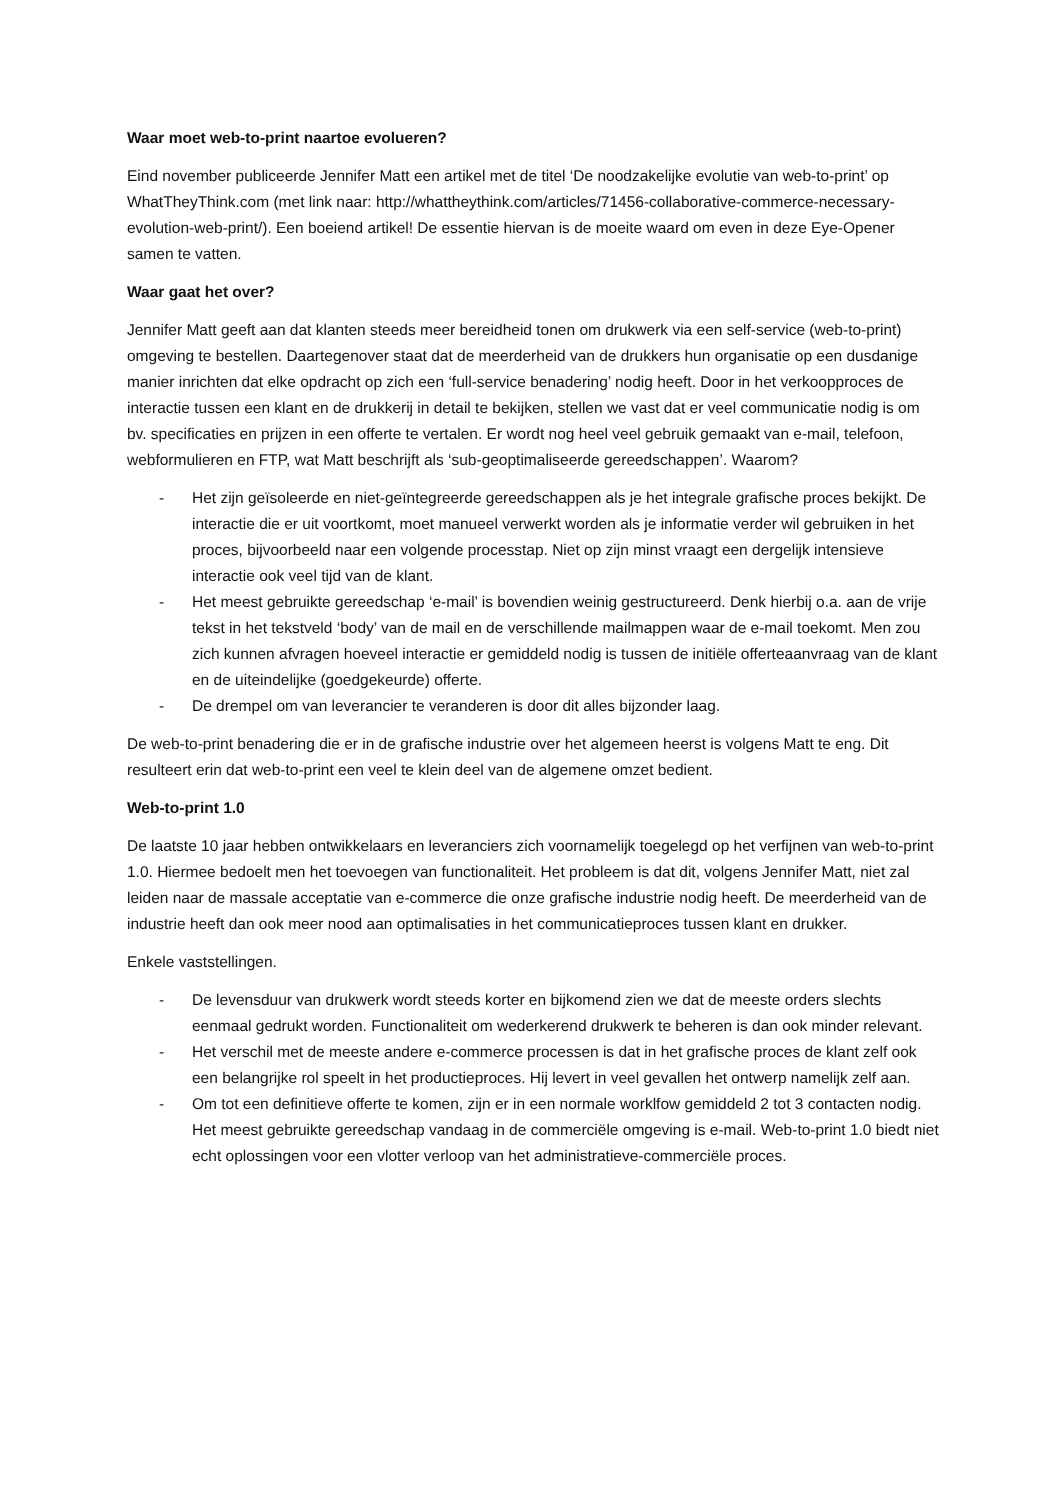Waar moet web-to-print naartoe evolueren?
Eind november publiceerde Jennifer Matt een artikel met de titel ‘De noodzakelijke evolutie van web-to-print’ op WhatTheyThink.com (met link naar: http://whattheythink.com/articles/71456-collaborative-commerce-necessary-evolution-web-print/). Een boeiend artikel! De essentie hiervan is de moeite waard om even in deze Eye-Opener samen te vatten.
Waar gaat het over?
Jennifer Matt geeft aan dat klanten steeds meer bereidheid tonen om drukwerk via een self-service (web-to-print) omgeving te bestellen. Daartegenover staat dat de meerderheid van de drukkers hun organisatie op een dusdanige manier inrichten dat elke opdracht op zich een ‘full-service benadering’ nodig heeft. Door in het verkoopproces de interactie tussen een klant en de drukkerij in detail te bekijken, stellen we vast dat er veel communicatie nodig is om bv. specificaties en prijzen in een offerte te vertalen. Er wordt nog heel veel gebruik gemaakt van e-mail, telefoon, webformulieren en FTP, wat Matt beschrijft als ‘sub-geoptimaliseerde gereedschappen’. Waarom?
- Het zijn geïsoleerde en niet-geïntegreerde gereedschappen als je het integrale grafische proces bekijkt. De interactie die er uit voortkomt, moet manueel verwerkt worden als je informatie verder wil gebruiken in het proces, bijvoorbeeld naar een volgende processtap. Niet op zijn minst vraagt een dergelijk intensieve interactie ook veel tijd van de klant.
- Het meest gebruikte gereedschap ‘e-mail’ is bovendien weinig gestructureerd. Denk hierbij o.a. aan de vrije tekst in het tekstveld ‘body’ van de mail en de verschillende mailmappen waar de e-mail toekomt. Men zou zich kunnen afvragen hoeveel interactie er gemiddeld nodig is tussen de initiële offerteaanvraag van de klant en de uiteindelijke (goedgekeurde) offerte.
- De drempel om van leverancier te veranderen is door dit alles bijzonder laag.
De web-to-print benadering die er in de grafische industrie over het algemeen heerst is volgens Matt te eng. Dit resulteert erin dat web-to-print een veel te klein deel van de algemene omzet bedient.
Web-to-print 1.0
De laatste 10 jaar hebben ontwikkelaars en leveranciers zich voornamelijk toegelegd op het verfijnen van web-to-print 1.0. Hiermee bedoelt men het toevoegen van functionaliteit. Het probleem is dat dit, volgens Jennifer Matt, niet zal leiden naar de massale acceptatie van e-commerce die onze grafische industrie nodig heeft. De meerderheid van de industrie heeft dan ook meer nood aan optimalisaties in het communicatieproces tussen klant en drukker.
Enkele vaststellingen.
- De levensduur van drukwerk wordt steeds korter en bijkomend zien we dat de meeste orders slechts eenmaal gedrukt worden. Functionaliteit om wederkerend drukwerk te beheren is dan ook minder relevant.
- Het verschil met de meeste andere e-commerce processen is dat in het grafische proces de klant zelf ook een belangrijke rol speelt in het productieproces. Hij levert in veel gevallen het ontwerp namelijk zelf aan.
- Om tot een definitieve offerte te komen, zijn er in een normale worklfow gemiddeld 2 tot 3 contacten nodig. Het meest gebruikte gereedschap vandaag in de commerciële omgeving is e-mail. Web-to-print 1.0 biedt niet echt oplossingen voor een vlotter verloop van het administratieve-commerciële proces.